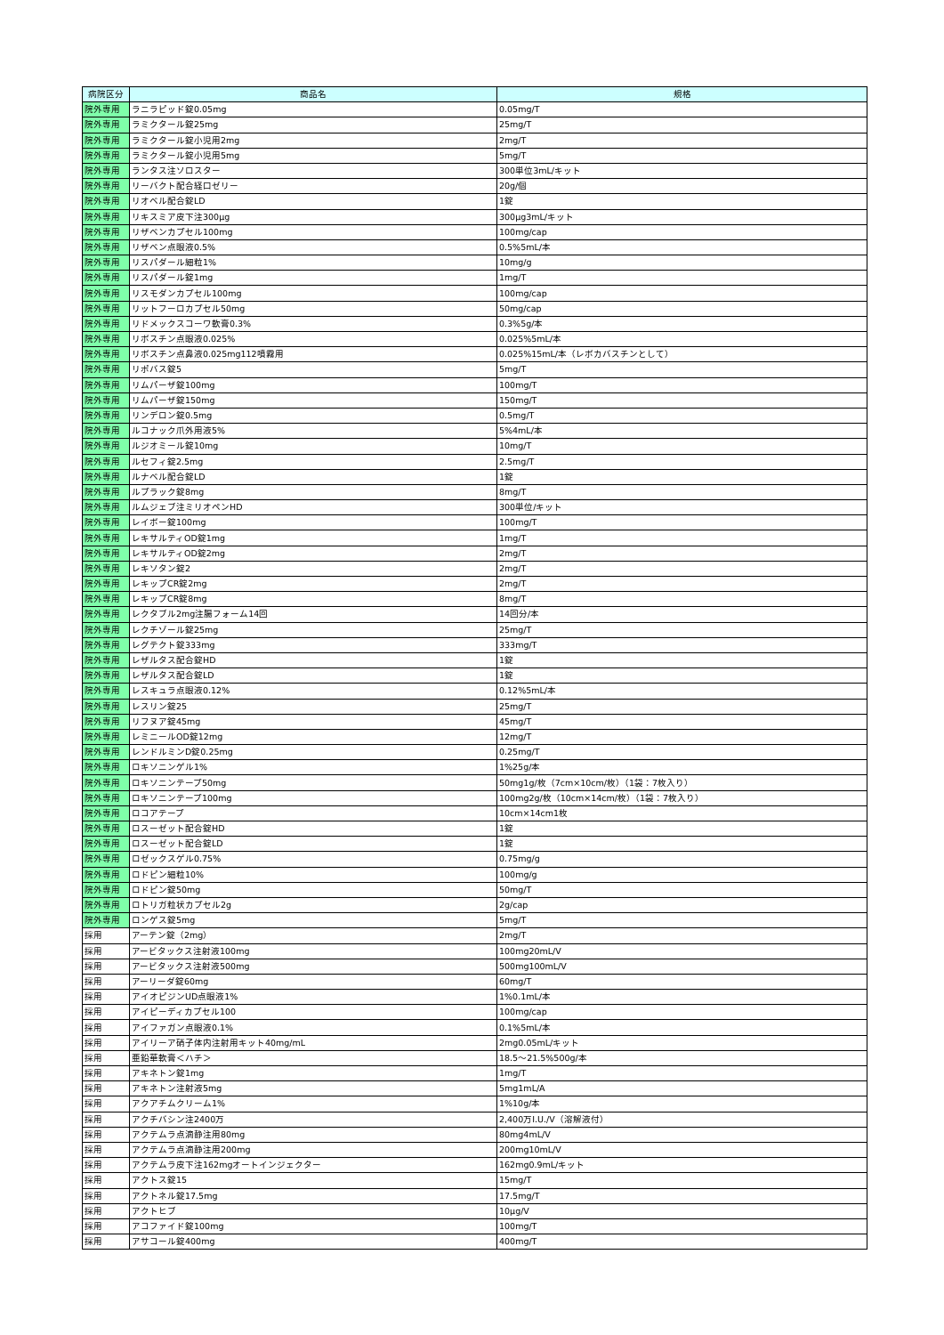| 病院区分 | 商品名 | 規格 |
| --- | --- | --- |
| 院外専用 | ラニラピッド錠0.05mg | 0.05mg/T |
| 院外専用 | ラミクタール錠25mg | 25mg/T |
| 院外専用 | ラミクタール錠小児用2mg | 2mg/T |
| 院外専用 | ラミクタール錠小児用5mg | 5mg/T |
| 院外専用 | ランタス注ソロスター | 300単位3mL/キット |
| 院外専用 | リーバクト配合経口ゼリー | 20g/個 |
| 院外専用 | リオベル配合錠LD | 1錠 |
| 院外専用 | リキスミア皮下注300μg | 300μg3mL/キット |
| 院外専用 | リザベンカプセル100mg | 100mg/cap |
| 院外専用 | リザベン点眼液0.5% | 0.5%5mL/本 |
| 院外専用 | リスパダール細粒1% | 10mg/g |
| 院外専用 | リスパダール錠1mg | 1mg/T |
| 院外専用 | リスモダンカプセル100mg | 100mg/cap |
| 院外専用 | リットフーロカプセル50mg | 50mg/cap |
| 院外専用 | リドメックスコーワ軟膏0.3% | 0.3%5g/本 |
| 院外専用 | リボスチン点眼液0.025% | 0.025%5mL/本 |
| 院外専用 | リボスチン点鼻液0.025mg112噴霧用 | 0.025%15mL/本（レボカバスチンとして） |
| 院外専用 | リポバス錠5 | 5mg/T |
| 院外専用 | リムパーザ錠100mg | 100mg/T |
| 院外専用 | リムパーザ錠150mg | 150mg/T |
| 院外専用 | リンデロン錠0.5mg | 0.5mg/T |
| 院外専用 | ルコナック爪外用液5% | 5%4mL/本 |
| 院外専用 | ルジオミール錠10mg | 10mg/T |
| 院外専用 | ルセフィ錠2.5mg | 2.5mg/T |
| 院外専用 | ルナベル配合錠LD | 1錠 |
| 院外専用 | ルプラック錠8mg | 8mg/T |
| 院外専用 | ルムジェブ注ミリオペンHD | 300単位/キット |
| 院外専用 | レイボー錠100mg | 100mg/T |
| 院外専用 | レキサルティOD錠1mg | 1mg/T |
| 院外専用 | レキサルティOD錠2mg | 2mg/T |
| 院外専用 | レキソタン錠2 | 2mg/T |
| 院外専用 | レキップCR錠2mg | 2mg/T |
| 院外専用 | レキップCR錠8mg | 8mg/T |
| 院外専用 | レクタブル2mg注腸フォーム14回 | 14回分/本 |
| 院外専用 | レクチゾール錠25mg | 25mg/T |
| 院外専用 | レグテクト錠333mg | 333mg/T |
| 院外専用 | レザルタス配合錠HD | 1錠 |
| 院外専用 | レザルタス配合錠LD | 1錠 |
| 院外専用 | レスキュラ点眼液0.12% | 0.12%5mL/本 |
| 院外専用 | レスリン錠25 | 25mg/T |
| 院外専用 | リフヌア錠45mg | 45mg/T |
| 院外専用 | レミニールOD錠12mg | 12mg/T |
| 院外専用 | レンドルミンD錠0.25mg | 0.25mg/T |
| 院外専用 | ロキソニンゲル1% | 1%25g/本 |
| 院外専用 | ロキソニンテープ50mg | 50mg1g/枚（7cm×10cm/枚）（1袋：7枚入り） |
| 院外専用 | ロキソニンテープ100mg | 100mg2g/枚（10cm×14cm/枚）（1袋：7枚入り） |
| 院外専用 | ロコアテープ | 10cm×14cm1枚 |
| 院外専用 | ロスーゼット配合錠HD | 1錠 |
| 院外専用 | ロスーゼット配合錠LD | 1錠 |
| 院外専用 | ロゼックスゲル0.75% | 0.75mg/g |
| 院外専用 | ロドピン細粒10% | 100mg/g |
| 院外専用 | ロドピン錠50mg | 50mg/T |
| 院外専用 | ロトリガ粒状カプセル2g | 2g/cap |
| 院外専用 | ロンゲス錠5mg | 5mg/T |
| 採用 | アーテン錠（2mg） | 2mg/T |
| 採用 | アービタックス注射液100mg | 100mg20mL/V |
| 採用 | アービタックス注射液500mg | 500mg100mL/V |
| 採用 | アーリーダ錠60mg | 60mg/T |
| 採用 | アイオピジンUD点眼液1% | 1%0.1mL/本 |
| 採用 | アイピーディカプセル100 | 100mg/cap |
| 採用 | アイファガン点眼液0.1% | 0.1%5mL/本 |
| 採用 | アイリーア硝子体内注射用キット40mg/mL | 2mg0.05mL/キット |
| 採用 | 亜鉛華軟膏＜ハチ＞ | 18.5～21.5%500g/本 |
| 採用 | アキネトン錠1mg | 1mg/T |
| 採用 | アキネトン注射液5mg | 5mg1mL/A |
| 採用 | アクアチムクリーム1% | 1%10g/本 |
| 採用 | アクチバシン注2400万 | 2,400万I.U./V（溶解液付） |
| 採用 | アクテムラ点滴静注用80mg | 80mg4mL/V |
| 採用 | アクテムラ点滴静注用200mg | 200mg10mL/V |
| 採用 | アクテムラ皮下注162mgオートインジェクター | 162mg0.9mL/キット |
| 採用 | アクトス錠15 | 15mg/T |
| 採用 | アクトネル錠17.5mg | 17.5mg/T |
| 採用 | アクトヒブ | 10μg/V |
| 採用 | アコファイド錠100mg | 100mg/T |
| 採用 | アサコール錠400mg | 400mg/T |